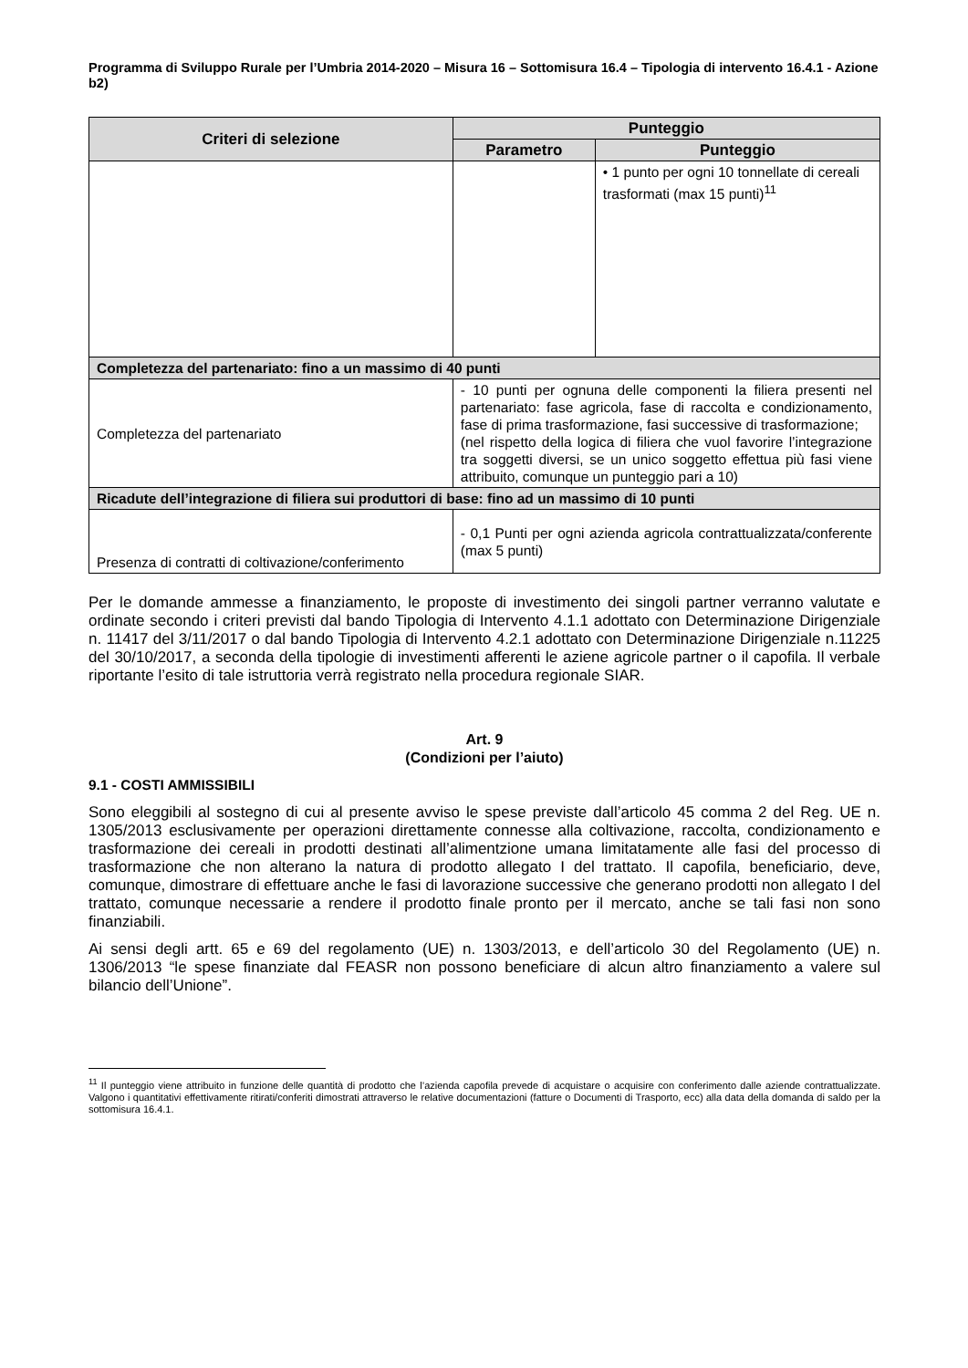Programma di Sviluppo Rurale per l’Umbria 2014-2020 – Misura 16 – Sottomisura 16.4 – Tipologia di intervento 16.4.1 - Azione b2)
| Criteri di selezione | Punteggio | |
| --- | --- | --- |
| | Parametro | Punteggio |
| | | • 1 punto per ogni 10 tonnellate di cereali trasformati (max 15 punti)<sup>11</sup> |
| Completezza del partenariato: fino a un massimo di 40 punti | | |
| Completezza del partenariato | - 10 punti per ognuna delle componenti la filiera presenti nel partenariato: fase agricola, fase di raccolta e condizionamento, fase di prima trasformazione, fasi successive di trasformazione; (nel rispetto della logica di filiera che vuol favorire l’integrazione tra soggetti diversi, se un unico soggetto effettua più fasi viene attribuito, comunque un punteggio pari a 10) | |
| Ricadute dell’integrazione di filiera sui produttori di base: fino ad un massimo di 10 punti | | |
| Presenza di contratti di coltivazione/conferimento | - 0,1 Punti per ogni azienda agricola contrattualizzata/conferente (max 5 punti) | |
Per le domande ammesse a finanziamento, le proposte di investimento dei singoli partner verranno valutate e ordinate secondo i criteri previsti dal bando Tipologia di Intervento 4.1.1 adottato con Determinazione Dirigenziale n. 11417 del 3/11/2017 o dal bando Tipologia di Intervento 4.2.1 adottato con Determinazione Dirigenziale n.11225 del 30/10/2017, a seconda della tipologie di investimenti afferenti le aziene agricole partner o il capofila. Il verbale riportante l’esito di tale istruttoria verrà registrato nella procedura regionale SIAR.
Art. 9
(Condizioni per l’aiuto)
9.1 - COSTI AMMISSIBILI
Sono eleggibili al sostegno di cui al presente avviso le spese previste dall’articolo 45 comma 2 del Reg. UE n. 1305/2013 esclusivamente per operazioni direttamente connesse alla coltivazione, raccolta, condizionamento e trasformazione dei cereali in prodotti destinati all’alimentzione umana limitatamente alle fasi del processo di trasformazione che non alterano la natura di prodotto allegato I del trattato. Il capofila, beneficiario, deve, comunque, dimostrare di effettuare anche le fasi di lavorazione successive che generano prodotti non allegato I del trattato, comunque necessarie a rendere il prodotto finale pronto per il mercato, anche se tali fasi non sono finanziabili.
Ai sensi degli artt. 65 e 69 del regolamento (UE) n. 1303/2013, e dell’articolo 30 del Regolamento (UE) n. 1306/2013 “le spese finanziate dal FEASR non possono beneficiare di alcun altro finanziamento a valere sul bilancio dell’Unione”.
<sup>11</sup> Il punteggio viene attribuito in funzione delle quantità di prodotto che l’azienda capofila prevede di acquistare o acquisire con conferimento dalle aziende contrattualizzate. Valgono i quantitativi effettivamente ritirati/conferiti dimostrati attraverso le relative documentazioni (fatture o Documenti di Trasporto, ecc) alla data della domanda di saldo per la sottomisura 16.4.1.